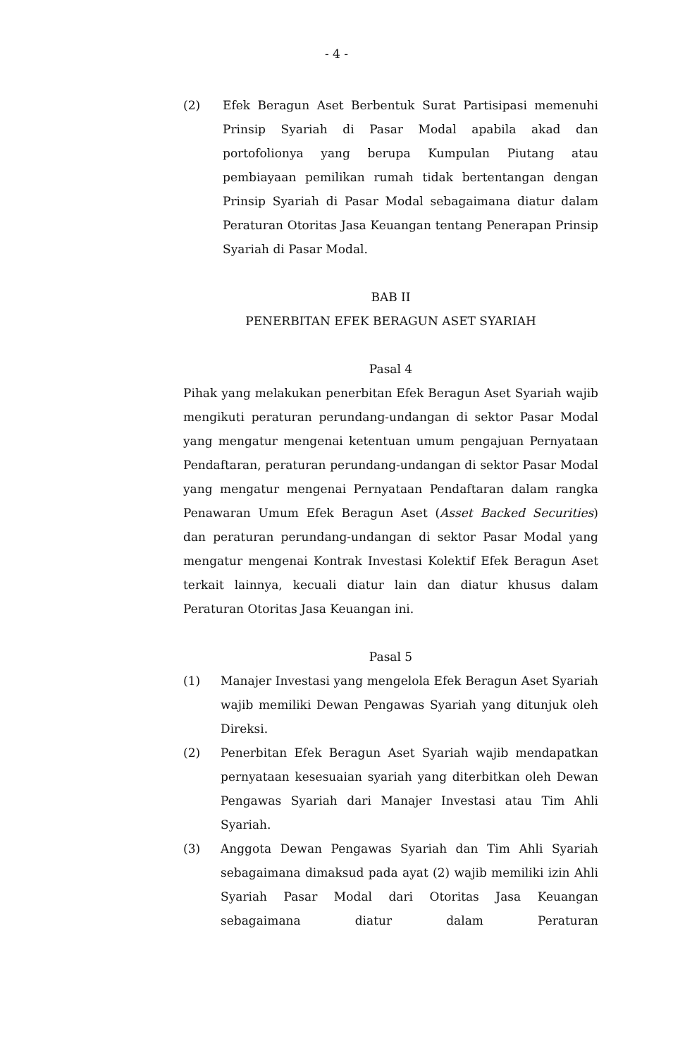- 4 -
(2) Efek Beragun Aset Berbentuk Surat Partisipasi memenuhi Prinsip Syariah di Pasar Modal apabila akad dan portofolionya yang berupa Kumpulan Piutang atau pembiayaan pemilikan rumah tidak bertentangan dengan Prinsip Syariah di Pasar Modal sebagaimana diatur dalam Peraturan Otoritas Jasa Keuangan tentang Penerapan Prinsip Syariah di Pasar Modal.
BAB II
PENERBITAN EFEK BERAGUN ASET SYARIAH
Pasal 4
Pihak yang melakukan penerbitan Efek Beragun Aset Syariah wajib mengikuti peraturan perundang-undangan di sektor Pasar Modal yang mengatur mengenai ketentuan umum pengajuan Pernyataan Pendaftaran, peraturan perundang-undangan di sektor Pasar Modal yang mengatur mengenai Pernyataan Pendaftaran dalam rangka Penawaran Umum Efek Beragun Aset (Asset Backed Securities) dan peraturan perundang-undangan di sektor Pasar Modal yang mengatur mengenai Kontrak Investasi Kolektif Efek Beragun Aset terkait lainnya, kecuali diatur lain dan diatur khusus dalam Peraturan Otoritas Jasa Keuangan ini.
Pasal 5
(1) Manajer Investasi yang mengelola Efek Beragun Aset Syariah wajib memiliki Dewan Pengawas Syariah yang ditunjuk oleh Direksi.
(2) Penerbitan Efek Beragun Aset Syariah wajib mendapatkan pernyataan kesesuaian syariah yang diterbitkan oleh Dewan Pengawas Syariah dari Manajer Investasi atau Tim Ahli Syariah.
(3) Anggota Dewan Pengawas Syariah dan Tim Ahli Syariah sebagaimana dimaksud pada ayat (2) wajib memiliki izin Ahli Syariah Pasar Modal dari Otoritas Jasa Keuangan sebagaimana diatur dalam Peraturan